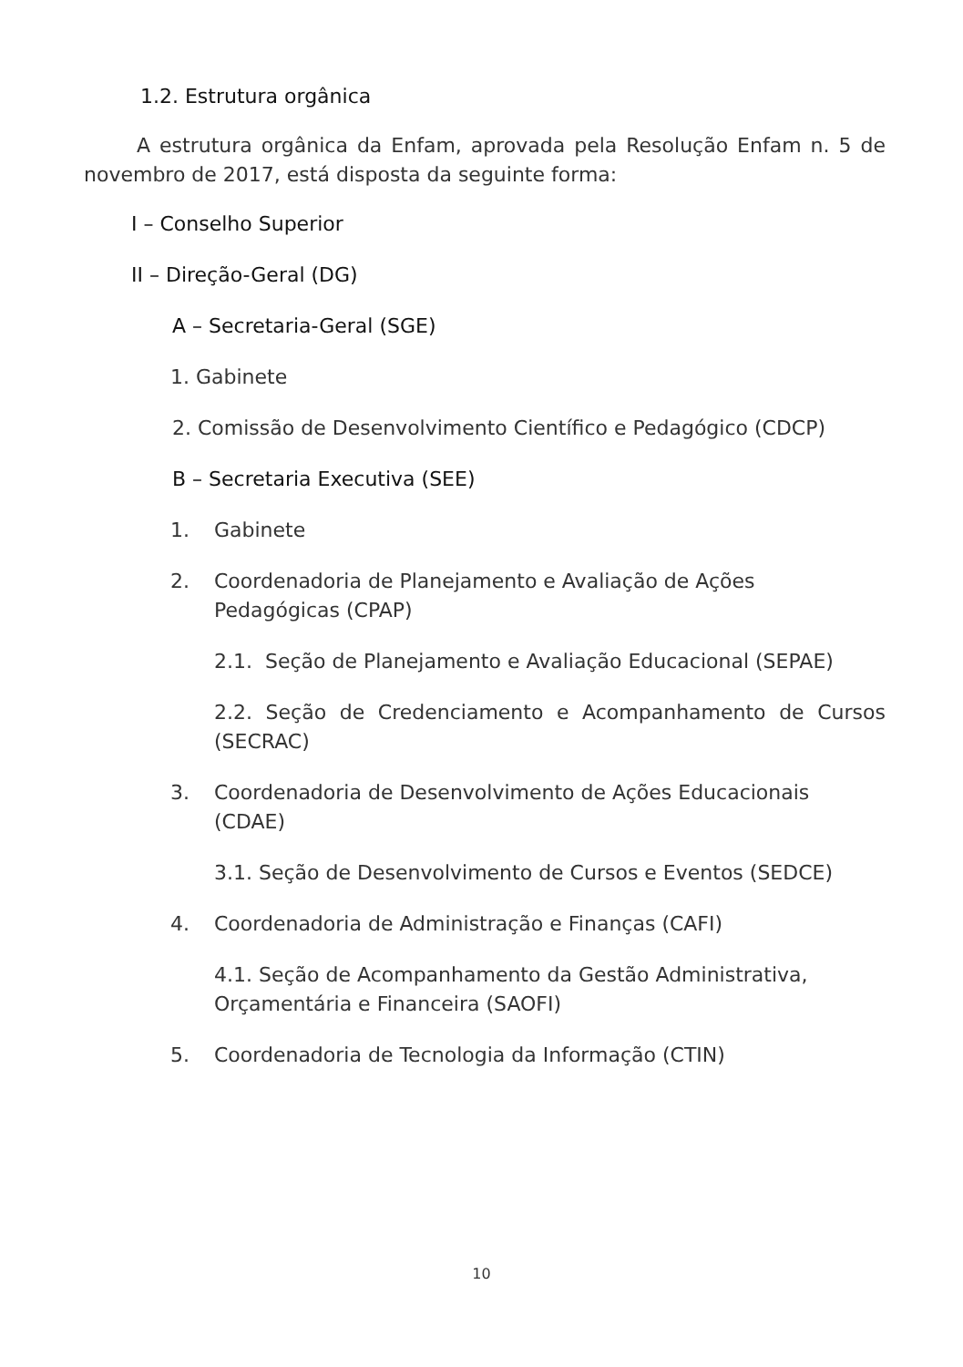1.2. Estrutura orgânica
A estrutura orgânica da Enfam, aprovada pela Resolução Enfam n. 5 de novembro de 2017, está disposta da seguinte forma:
I – Conselho Superior
II – Direção-Geral (DG)
A – Secretaria-Geral (SGE)
1. Gabinete
2. Comissão de Desenvolvimento Científico e Pedagógico (CDCP)
B – Secretaria Executiva (SEE)
1. Gabinete
2. Coordenadoria de Planejamento e Avaliação de Ações Pedagógicas (CPAP)
2.1. Seção de Planejamento e Avaliação Educacional (SEPAE)
2.2. Seção de Credenciamento e Acompanhamento de Cursos (SECRAC)
3. Coordenadoria de Desenvolvimento de Ações Educacionais (CDAE)
3.1. Seção de Desenvolvimento de Cursos e Eventos (SEDCE)
4. Coordenadoria de Administração e Finanças (CAFI)
4.1. Seção de Acompanhamento da Gestão Administrativa, Orçamentária e Financeira (SAOFI)
5. Coordenadoria de Tecnologia da Informação (CTIN)
10